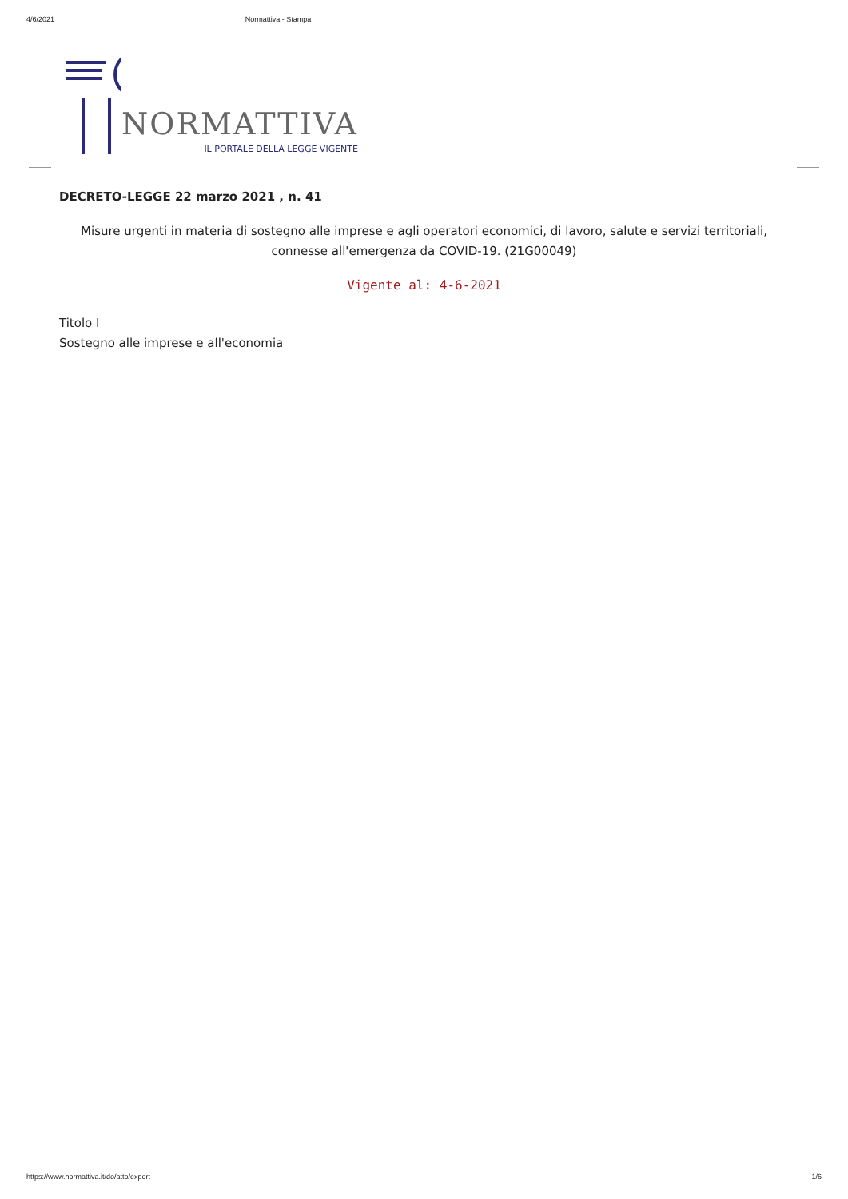4/6/2021 Normattiva - Stampa
NORMATTIVA
IL PORTALE DELLA LEGGE VIGENTE
DECRETO-LEGGE 22 marzo 2021 , n. 41
Misure urgenti in materia di sostegno alle imprese e agli operatori economici, di lavoro, salute e servizi territoriali, connesse all'emergenza da COVID-19. (21G00049)
Vigente al: 4-6-2021
Titolo I
Sostegno alle imprese e all'economia
https://www.normattiva.it/do/atto/export 1/6